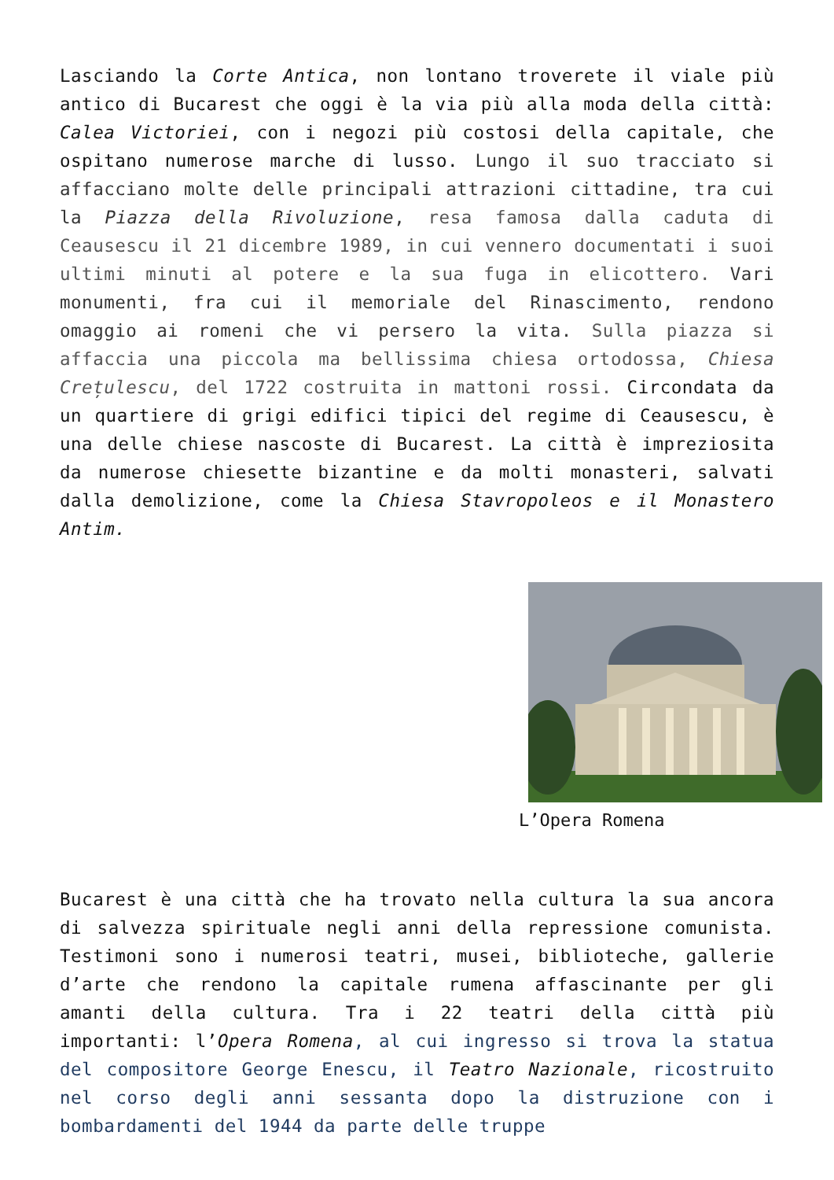Lasciando la Corte Antica, non lontano troverete il viale più antico di Bucarest che oggi è la via più alla moda della città: Calea Victoriei, con i negozi più costosi della capitale, che ospitano numerose marche di lusso. Lungo il suo tracciato si affacciano molte delle principali attrazioni cittadine, tra cui la Piazza della Rivoluzione, resa famosa dalla caduta di Ceausescu il 21 dicembre 1989, in cui vennero documentati i suoi ultimi minuti al potere e la sua fuga in elicottero. Vari monumenti, fra cui il memoriale del Rinascimento, rendono omaggio ai romeni che vi persero la vita. Sulla piazza si affaccia una piccola ma bellissima chiesa ortodossa, Chiesa Crețulescu, del 1722 costruita in mattoni rossi. Circondata da un quartiere di grigi edifici tipici del regime di Ceausescu, è una delle chiese nascoste di Bucarest. La città è impreziosita da numerose chiesette bizantine e da molti monasteri, salvati dalla demolizione, come la Chiesa Stavropoleos e il Monastero Antim.
L’Opera Romena
Bucarest è una città che ha trovato nella cultura la sua ancora di salvezza spirituale negli anni della repressione comunista. Testimoni sono i numerosi teatri, musei, biblioteche, gallerie d’arte che rendono la capitale rumena affascinante per gli amanti della cultura. Tra i 22 teatri della città più importanti: l’Opera Romena, al cui ingresso si trova la statua del compositore George Enescu, il Teatro Nazionale, ricostruito nel corso degli anni sessanta dopo la distruzione con i bombardamenti del 1944 da parte delle truppe